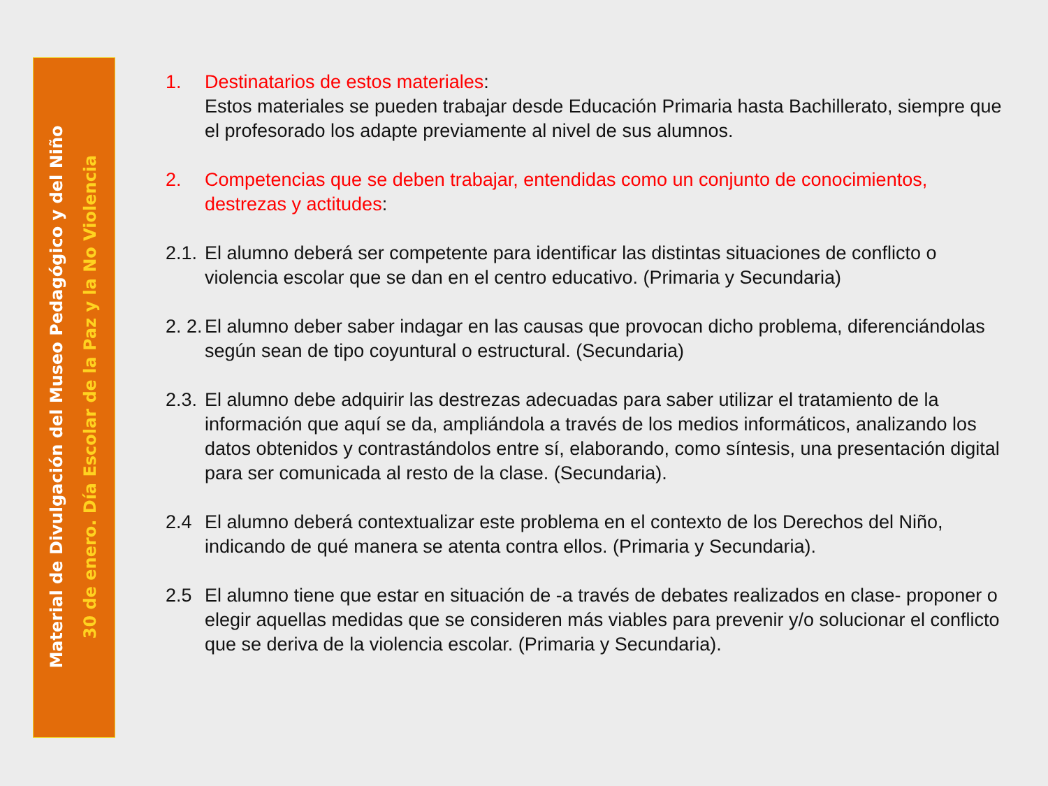Material de Divulgación del Museo Pedagógico y del Niño
30 de enero. Día Escolar de la Paz y la No Violencia
1. Destinatarios de estos materiales:
Estos materiales se pueden trabajar desde Educación Primaria hasta Bachillerato, siempre que el profesorado los adapte previamente al nivel de sus alumnos.
2. Competencias que se deben trabajar, entendidas como un conjunto de conocimientos, destrezas y actitudes:
2.1.
El alumno deberá ser competente para identificar las distintas situaciones de conflicto o violencia escolar que se dan en el centro educativo. (Primaria y Secundaria)
2. 2.
El alumno deber saber indagar en las causas que provocan dicho problema, diferenciándolas según sean de tipo coyuntural o estructural. (Secundaria)
2.3.
El alumno debe adquirir las destrezas adecuadas para saber utilizar el tratamiento de la información que aquí se da, ampliándola a través de los medios informáticos, analizando los datos obtenidos y contrastándolos entre sí, elaborando, como síntesis, una presentación digital para ser comunicada al resto de la clase. (Secundaria).
2.4 El alumno deberá contextualizar este problema en el contexto de los Derechos del Niño, indicando de qué manera se atenta contra ellos. (Primaria y Secundaria).
2.5 El alumno tiene que estar en situación de -a través de debates realizados en clase- proponer o elegir aquellas medidas que se consideren más viables para prevenir y/o solucionar el conflicto que se deriva de la violencia escolar. (Primaria y Secundaria).